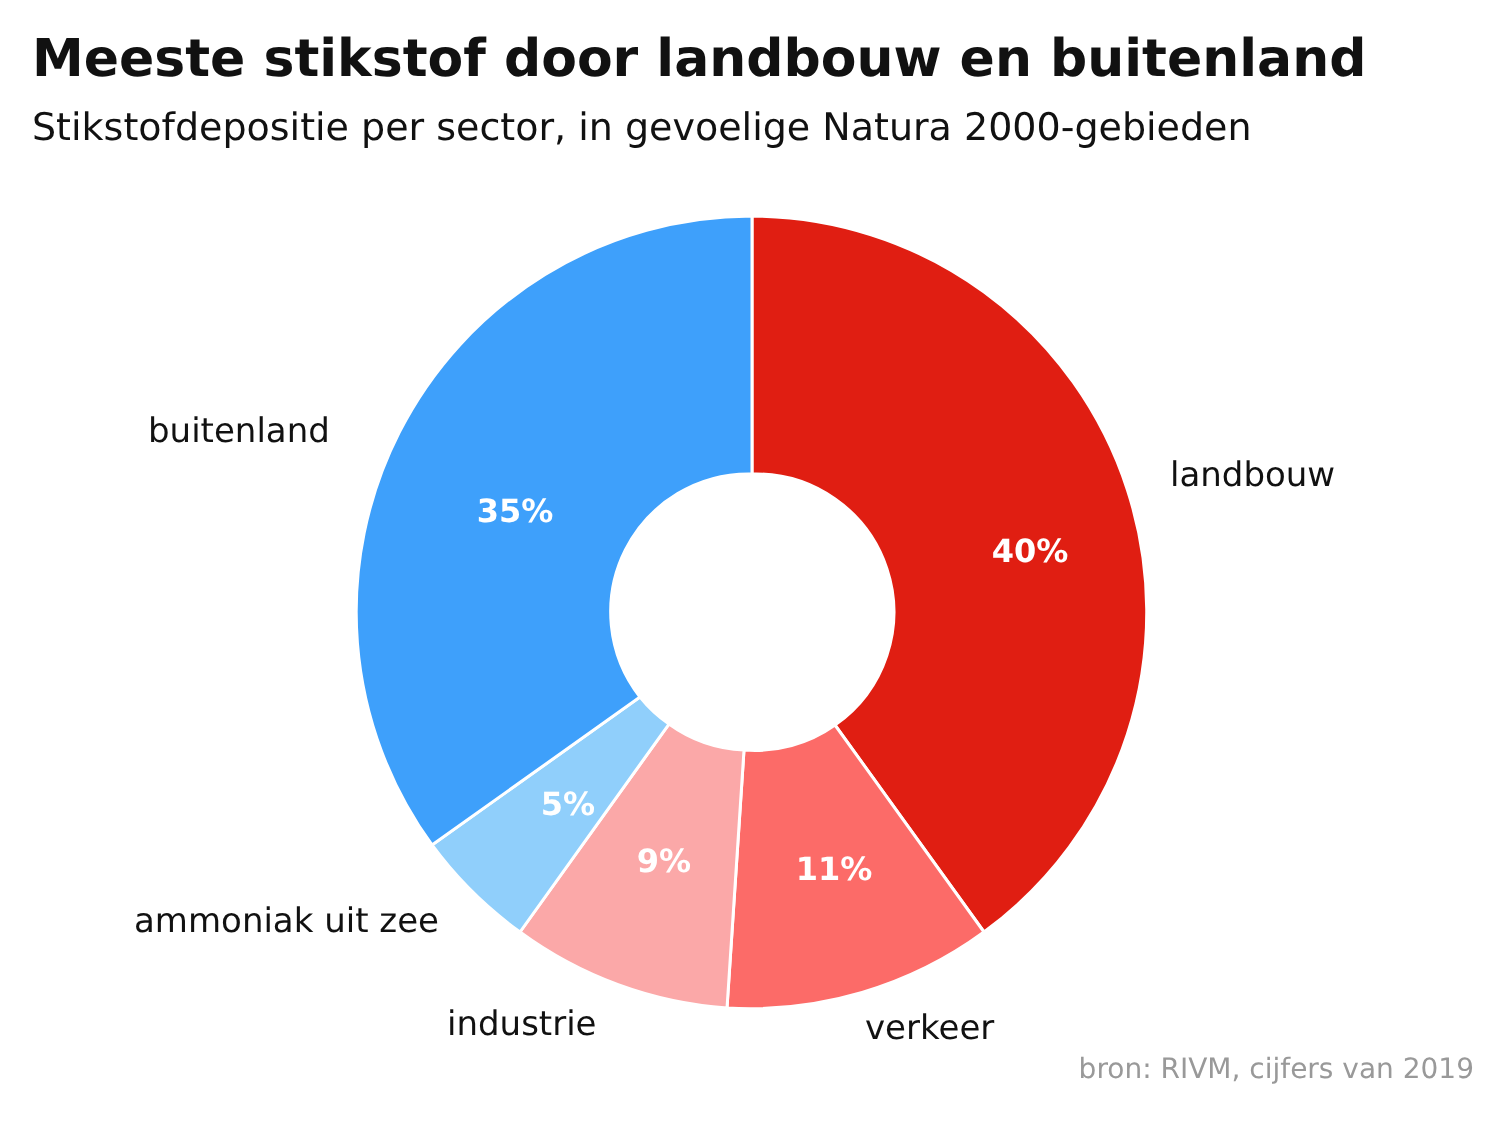Meeste stikstof door landbouw en buitenland
Stikstofdepositie per sector, in gevoelige Natura 2000-gebieden
40%
35%
5%
9%
11%
buitenland
landbouw
ammoniak uit zee
industrie
verkeer
bron: RIVM, cijfers van 2019